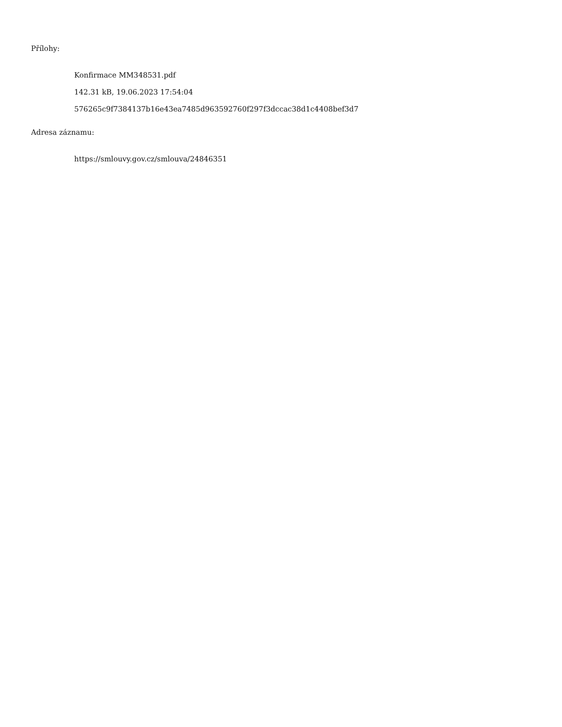Přílohy:
Konfirmace MM348531.pdf
142.31 kB, 19.06.2023 17:54:04
576265c9f7384137b16e43ea7485d963592760f297f3dccac38d1c4408bef3d7
Adresa záznamu:
https://smlouvy.gov.cz/smlouva/24846351